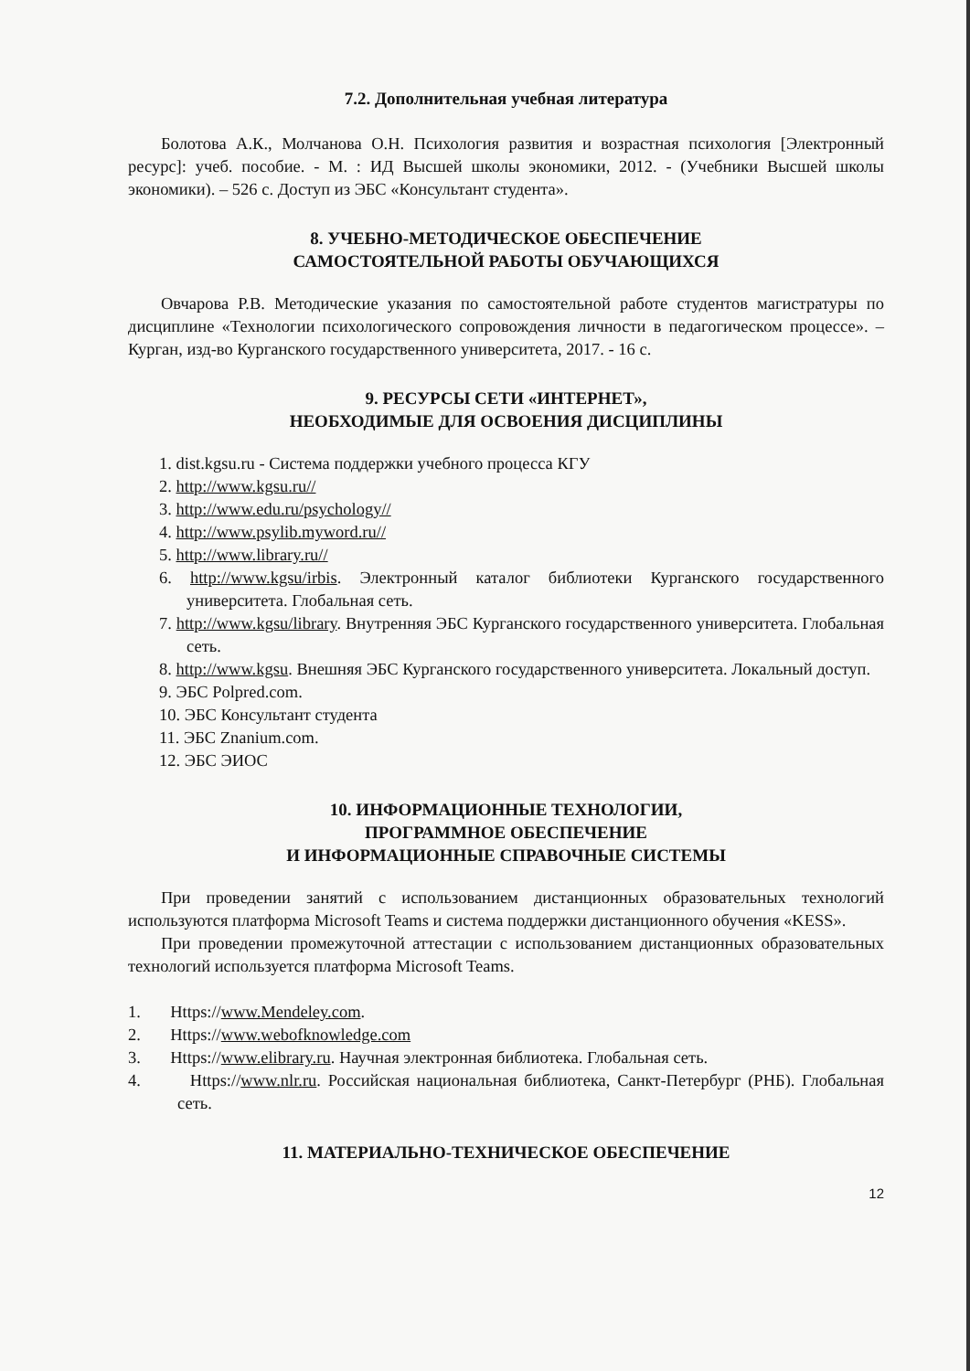7.2. Дополнительная учебная литература
Болотова А.К., Молчанова О.Н. Психология развития и возрастная психология [Электронный ресурс]: учеб. пособие. - М. : ИД Высшей школы экономики, 2012. - (Учебники Высшей школы экономики). – 526 с. Доступ из ЭБС «Консультант студента».
8. УЧЕБНО-МЕТОДИЧЕСКОЕ ОБЕСПЕЧЕНИЕ
САМОСТОЯТЕЛЬНОЙ РАБОТЫ ОБУЧАЮЩИХСЯ
Овчарова Р.В. Методические указания по самостоятельной работе студентов магистратуры по дисциплине «Технологии психологического сопровождения личности в педагогическом процессе». – Курган, изд-во Курганского государственного университета, 2017. - 16 с.
9. РЕСУРСЫ СЕТИ «ИНТЕРНЕТ»,
НЕОБХОДИМЫЕ ДЛЯ ОСВОЕНИЯ ДИСЦИПЛИНЫ
1. dist.kgsu.ru - Система поддержки учебного процесса КГУ
2. http://www.kgsu.ru//
3. http://www.edu.ru/psychology//
4. http://www.psylib.myword.ru//
5. http://www.library.ru//
6. http://www.kgsu/irbis. Электронный каталог библиотеки Курганского государственного университета. Глобальная сеть.
7. http://www.kgsu/library. Внутренняя ЭБС Курганского государственного университета. Глобальная сеть.
8. http://www.kgsu. Внешняя ЭБС Курганского государственного университета. Локальный доступ.
9. ЭБС Polpred.com.
10. ЭБС Консультант студента
11. ЭБС Znanium.com.
12. ЭБС ЭИОС
10. ИНФОРМАЦИОННЫЕ ТЕХНОЛОГИИ,
ПРОГРАММНОЕ ОБЕСПЕЧЕНИЕ
И ИНФОРМАЦИОННЫЕ СПРАВОЧНЫЕ СИСТЕМЫ
При проведении занятий с использованием дистанционных образовательных технологий используются платформа Microsoft Teams и система поддержки дистанционного обучения «KESS».
При проведении промежуточной аттестации с использованием дистанционных образовательных технологий используется платформа Microsoft Teams.
1. Https://www.Mendeley.com.
2. Https://www.webofknowledge.com
3. Https://www.elibrary.ru. Научная электронная библиотека. Глобальная сеть.
4. Https://www.nlr.ru. Российская национальная библиотека, Санкт-Петербург (РНБ). Глобальная сеть.
11. МАТЕРИАЛЬНО-ТЕХНИЧЕСКОЕ ОБЕСПЕЧЕНИЕ
12